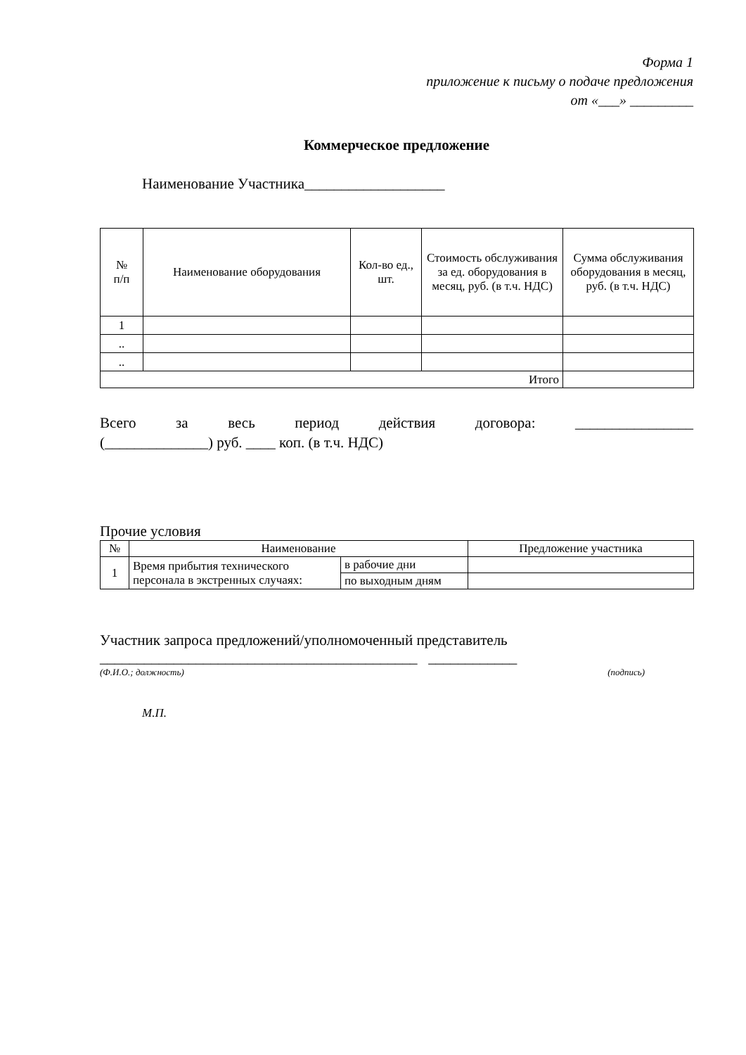Форма 1
приложение к письму о подаче предложения
от «___» _________
Коммерческое предложение
Наименование Участника___________________
| № п/п | Наименование оборудования | Кол-во ед., шт. | Стоимость обслуживания за ед. оборудования в месяц, руб. (в т.ч. НДС) | Сумма обслуживания оборудования в месяц, руб. (в т.ч. НДС) |
| --- | --- | --- | --- | --- |
| 1 | | | | |
| .. | | | | |
| .. | | | | |
| Итого | | | | |
Всего за весь период действия договора: ________________
(______________) руб. ____ коп. (в т.ч. НДС)
Прочие условия
| № | Наименование | | Предложение участника |
| 1 | Время прибытия технического персонала в экстренных случаях: | в рабочие дни | |
| | | по выходным дням | |
Участник запроса предложений/уполномоченный представитель
___________________________________________ ____________
(Ф.И.О.; должность) (подпись)
М.П.